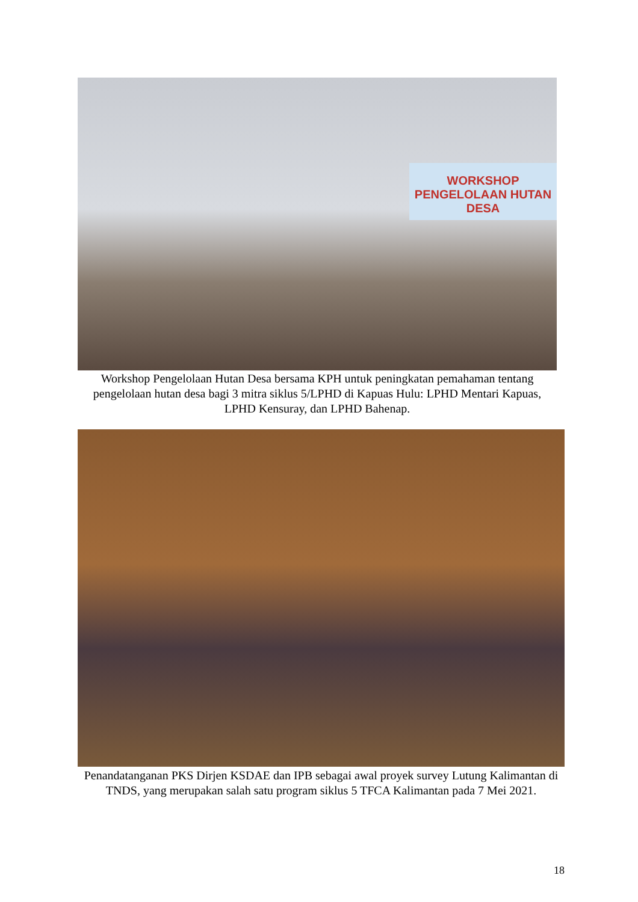WORKSHOP
PENGELOLAAN HUTAN DESA
Workshop Pengelolaan Hutan Desa bersama KPH untuk peningkatan pemahaman tentang pengelolaan hutan desa bagi 3 mitra siklus 5/LPHD di Kapuas Hulu: LPHD Mentari Kapuas, LPHD Kensuray, dan LPHD Bahenap.
Penandatanganan PKS Dirjen KSDAE dan IPB sebagai awal proyek survey Lutung Kalimantan di TNDS, yang merupakan salah satu program siklus 5 TFCA Kalimantan pada 7 Mei 2021.
18